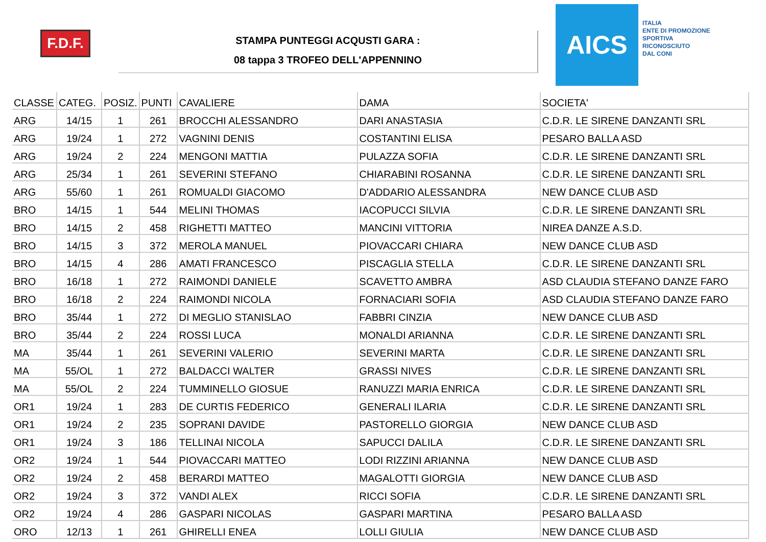F.D.F.
STAMPA PUNTEGGI ACQUSTI GARA :
08 tappa 3 TROFEO DELL'APPENNINO
AICS
ITALIA
ENTE DI PROMOZIONE
SPORTIVA
RICONOSCIUTO
DAL CONI
| CLASSE | CATEG. | POSIZ. | PUNTI | CAVALIERE | DAMA | SOCIETA' |
| --- | --- | --- | --- | --- | --- | --- |
| ARG | 14/15 | 1 | 261 | BROCCHI ALESSANDRO | DARI ANASTASIA | C.D.R. LE SIRENE DANZANTI SRL |
| ARG | 19/24 | 1 | 272 | VAGNINI DENIS | COSTANTINI ELISA | PESARO BALLA ASD |
| ARG | 19/24 | 2 | 224 | MENGONI MATTIA | PULAZZA SOFIA | C.D.R. LE SIRENE DANZANTI SRL |
| ARG | 25/34 | 1 | 261 | SEVERINI STEFANO | CHIARABINI ROSANNA | C.D.R. LE SIRENE DANZANTI SRL |
| ARG | 55/60 | 1 | 261 | ROMUALDI GIACOMO | D'ADDARIO ALESSANDRA | NEW DANCE CLUB ASD |
| BRO | 14/15 | 1 | 544 | MELINI THOMAS | IACOPUCCI SILVIA | C.D.R. LE SIRENE DANZANTI SRL |
| BRO | 14/15 | 2 | 458 | RIGHETTI MATTEO | MANCINI VITTORIA | NIREA DANZE A.S.D. |
| BRO | 14/15 | 3 | 372 | MEROLA MANUEL | PIOVACCARI CHIARA | NEW DANCE CLUB ASD |
| BRO | 14/15 | 4 | 286 | AMATI FRANCESCO | PISCAGLIA STELLA | C.D.R. LE SIRENE DANZANTI SRL |
| BRO | 16/18 | 1 | 272 | RAIMONDI DANIELE | SCAVETTO AMBRA | ASD CLAUDIA STEFANO DANZE FARO |
| BRO | 16/18 | 2 | 224 | RAIMONDI NICOLA | FORNACIARI SOFIA | ASD CLAUDIA STEFANO DANZE FARO |
| BRO | 35/44 | 1 | 272 | DI MEGLIO STANISLAO | FABBRI CINZIA | NEW DANCE CLUB ASD |
| BRO | 35/44 | 2 | 224 | ROSSI LUCA | MONALDI ARIANNA | C.D.R. LE SIRENE DANZANTI SRL |
| MA | 35/44 | 1 | 261 | SEVERINI VALERIO | SEVERINI MARTA | C.D.R. LE SIRENE DANZANTI SRL |
| MA | 55/OL | 1 | 272 | BALDACCI WALTER | GRASSI NIVES | C.D.R. LE SIRENE DANZANTI SRL |
| MA | 55/OL | 2 | 224 | TUMMINELLO GIOSUE | RANUZZI MARIA ENRICA | C.D.R. LE SIRENE DANZANTI SRL |
| OR1 | 19/24 | 1 | 283 | DE CURTIS FEDERICO | GENERALI ILARIA | C.D.R. LE SIRENE DANZANTI SRL |
| OR1 | 19/24 | 2 | 235 | SOPRANI DAVIDE | PASTORELLO GIORGIA | NEW DANCE CLUB ASD |
| OR1 | 19/24 | 3 | 186 | TELLINAI NICOLA | SAPUCCI DALILA | C.D.R. LE SIRENE DANZANTI SRL |
| OR2 | 19/24 | 1 | 544 | PIOVACCARI MATTEO | LODI RIZZINI ARIANNA | NEW DANCE CLUB ASD |
| OR2 | 19/24 | 2 | 458 | BERARDI MATTEO | MAGALOTTI GIORGIA | NEW DANCE CLUB ASD |
| OR2 | 19/24 | 3 | 372 | VANDI ALEX | RICCI SOFIA | C.D.R. LE SIRENE DANZANTI SRL |
| OR2 | 19/24 | 4 | 286 | GASPARI NICOLAS | GASPARI MARTINA | PESARO BALLA ASD |
| ORO | 12/13 | 1 | 261 | GHIRELLI ENEA | LOLLI GIULIA | NEW DANCE CLUB ASD |